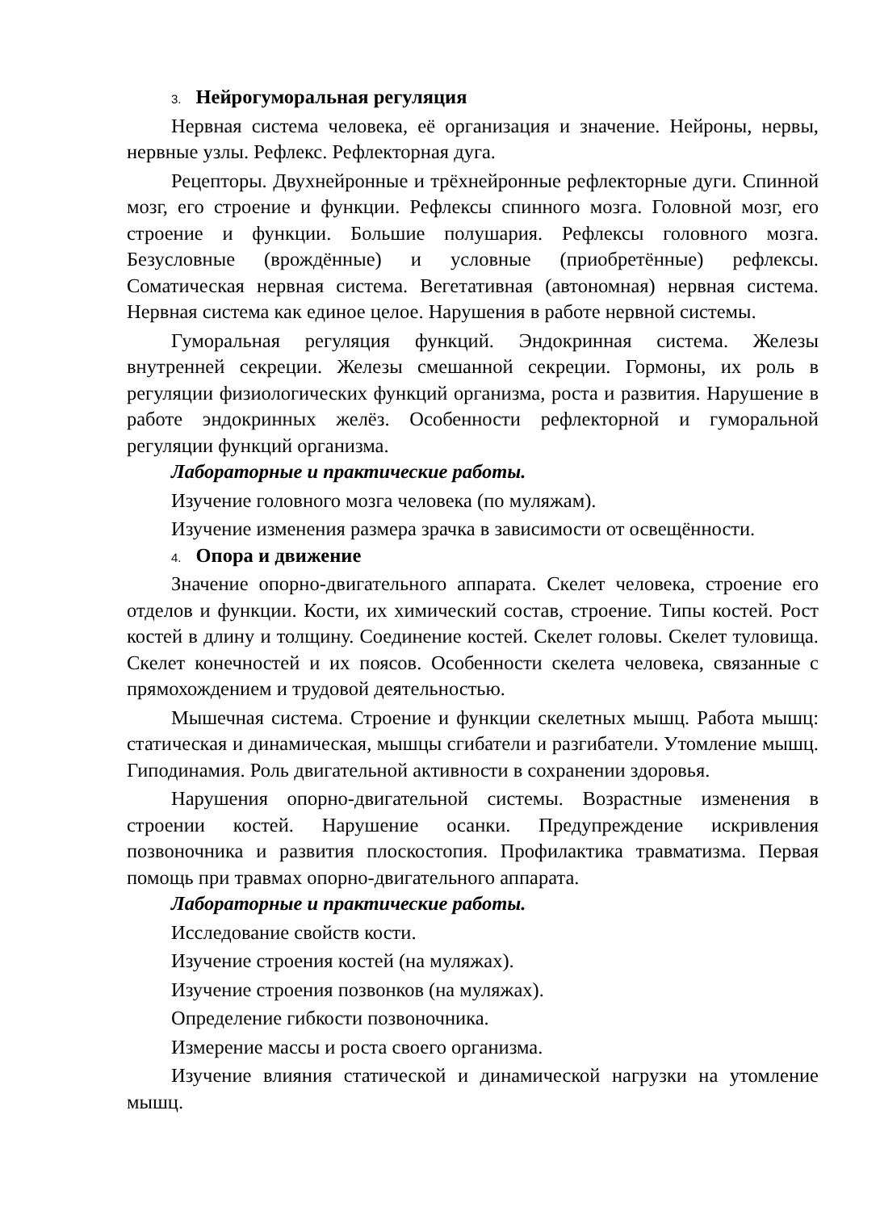3. Нейрогуморальная регуляция
Нервная система человека, её организация и значение. Нейроны, нервы, нервные узлы. Рефлекс. Рефлекторная дуга.
Рецепторы. Двухнейронные и трёхнейронные рефлекторные дуги. Спинной мозг, его строение и функции. Рефлексы спинного мозга. Головной мозг, его строение и функции. Большие полушария. Рефлексы головного мозга. Безусловные (врождённые) и условные (приобретённые) рефлексы. Соматическая нервная система. Вегетативная (автономная) нервная система. Нервная система как единое целое. Нарушения в работе нервной системы.
Гуморальная регуляция функций. Эндокринная система. Железы внутренней секреции. Железы смешанной секреции. Гормоны, их роль в регуляции физиологических функций организма, роста и развития. Нарушение в работе эндокринных желёз. Особенности рефлекторной и гуморальной регуляции функций организма.
Лабораторные и практические работы.
Изучение головного мозга человека (по муляжам).
Изучение изменения размера зрачка в зависимости от освещённости.
4. Опора и движение
Значение опорно-двигательного аппарата. Скелет человека, строение его отделов и функции. Кости, их химический состав, строение. Типы костей. Рост костей в длину и толщину. Соединение костей. Скелет головы. Скелет туловища. Скелет конечностей и их поясов. Особенности скелета человека, связанные с прямохождением и трудовой деятельностью.
Мышечная система. Строение и функции скелетных мышц. Работа мышц: статическая и динамическая, мышцы сгибатели и разгибатели. Утомление мышц. Гиподинамия. Роль двигательной активности в сохранении здоровья.
Нарушения опорно-двигательной системы. Возрастные изменения в строении костей. Нарушение осанки. Предупреждение искривления позвоночника и развития плоскостопия. Профилактика травматизма. Первая помощь при травмах опорно-двигательного аппарата.
Лабораторные и практические работы.
Исследование свойств кости.
Изучение строения костей (на муляжах).
Изучение строения позвонков (на муляжах).
Определение гибкости позвоночника.
Измерение массы и роста своего организма.
Изучение влияния статической и динамической нагрузки на утомление мышц.